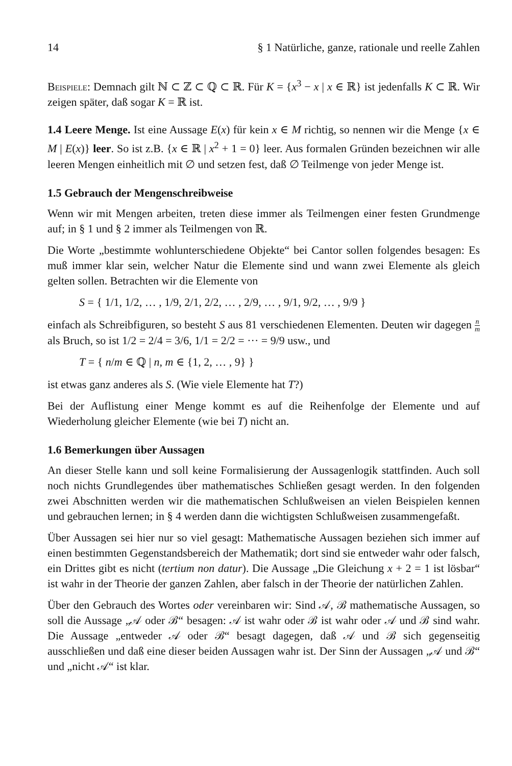14 § 1 Natürliche, ganze, rationale und reelle Zahlen
Beispiele: Demnach gilt ℕ ⊂ ℤ ⊂ ℚ ⊂ ℝ. Für K = {x<sup>3</sup> − x | x ∈ ℝ} ist jedenfalls K ⊂ ℝ. Wir zeigen später, daß sogar K = ℝ ist.
1.4 Leere Menge. Ist eine Aussage E(x) für kein x ∈ M richtig, so nennen wir die Menge {x ∈ M | E(x)} leer. So ist z.B. {x ∈ ℝ | x<sup>2</sup> + 1 = 0} leer. Aus formalen Gründen bezeichnen wir alle leeren Mengen einheitlich mit ∅ und setzen fest, daß ∅ Teilmenge von jeder Menge ist.
1.5 Gebrauch der Mengenschreibweise
Wenn wir mit Mengen arbeiten, treten diese immer als Teilmengen einer festen Grundmenge auf; in § 1 und § 2 immer als Teilmengen von ℝ.
Die Worte „bestimmte wohlunterschiedene Objekte“ bei Cantor sollen folgendes besagen: Es muß immer klar sein, welcher Natur die Elemente sind und wann zwei Elemente als gleich gelten sollen. Betrachten wir die Elemente von
S = { 1/1, 1/2, … , 1/9, 2/1, 2/2, … , 2/9, … , 9/1, 9/2, … , 9/9 }
einfach als Schreibfiguren, so besteht S aus 81 verschiedenen Elementen. Deuten wir dagegen n m als Bruch, so ist 1/2 = 2/4 = 3/6, 1/1 = 2/2 = ··· = 9/9 usw., und
T = { n/m ∈ ℚ | n, m ∈ {1, 2, … , 9} }
ist etwas ganz anderes als S. (Wie viele Elemente hat T?)
Bei der Auflistung einer Menge kommt es auf die Reihenfolge der Elemente und auf Wiederholung gleicher Elemente (wie bei T) nicht an.
1.6 Bemerkungen über Aussagen
An dieser Stelle kann und soll keine Formalisierung der Aussagenlogik stattfinden. Auch soll noch nichts Grundlegendes über mathematisches Schließen gesagt werden. In den folgenden zwei Abschnitten werden wir die mathematischen Schlußweisen an vielen Beispielen kennen und gebrauchen lernen; in § 4 werden dann die wichtigsten Schlußweisen zusammengefaßt.
Über Aussagen sei hier nur so viel gesagt: Mathematische Aussagen beziehen sich immer auf einen bestimmten Gegenstandsbereich der Mathematik; dort sind sie entweder wahr oder falsch, ein Drittes gibt es nicht (tertium non datur). Die Aussage „Die Gleichung x + 2 = 1 ist lösbar“ ist wahr in der Theorie der ganzen Zahlen, aber falsch in der Theorie der natürlichen Zahlen.
Über den Gebrauch des Wortes oder vereinbaren wir: Sind 𝒜, ℬ mathematische Aussagen, so soll die Aussage „𝒜 oder ℬ“ besagen: 𝒜 ist wahr oder ℬ ist wahr oder 𝒜 und ℬ sind wahr. Die Aussage „entweder 𝒜 oder ℬ“ besagt dagegen, daß 𝒜 und ℬ sich gegenseitig ausschließen und daß eine dieser beiden Aussagen wahr ist. Der Sinn der Aussagen „𝒜 und ℬ“ und „nicht 𝒜“ ist klar.